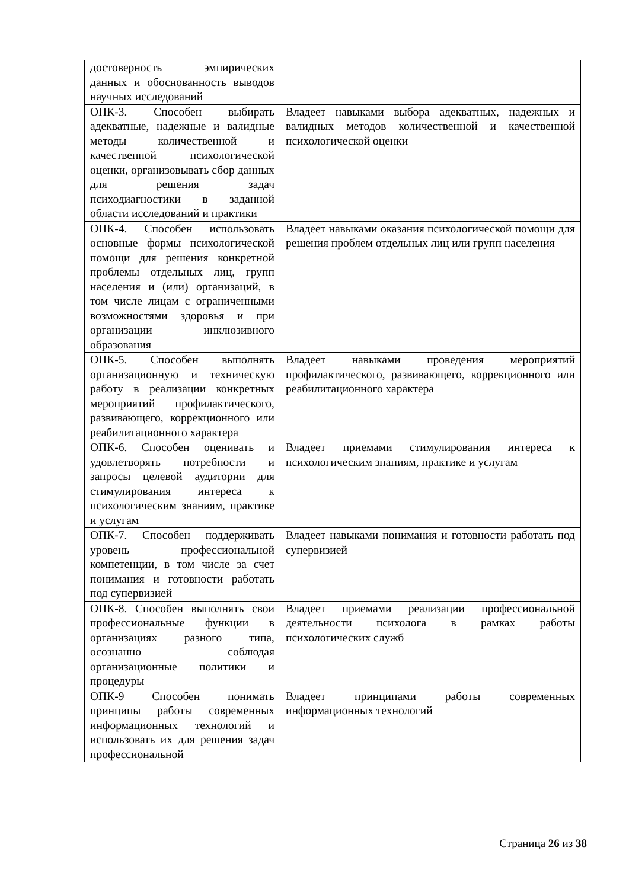| достоверность эмпирических данных и обоснованность выводов научных исследований | |
| ОПК-3. Способен выбирать адекватные, надежные и валидные методы количественной и качественной психологической оценки, организовывать сбор данных для решения задач психодиагностики в заданной области исследований и практики | Владеет навыками выбора адекватных, надежных и валидных методов количественной и качественной психологической оценки |
| ОПК-4. Способен использовать основные формы психологической помощи для решения конкретной проблемы отдельных лиц, групп населения и (или) организаций, в том числе лицам с ограниченными возможностями здоровья и при организации инклюзивного образования | Владеет навыками оказания психологической помощи для решения проблем отдельных лиц или групп населения |
| ОПК-5. Способен выполнять организационную и техническую работу в реализации конкретных мероприятий профилактического, развивающего, коррекционного или реабилитационного характера | Владеет навыками проведения мероприятий профилактического, развивающего, коррекционного или реабилитационного характера |
| ОПК-6. Способен оценивать и удовлетворять потребности и запросы целевой аудитории для стимулирования интереса к психологическим знаниям, практике и услугам | Владеет приемами стимулирования интереса к психологическим знаниям, практике и услугам |
| ОПК-7. Способен поддерживать уровень профессиональной компетенции, в том числе за счет понимания и готовности работать под супервизией | Владеет навыками понимания и готовности работать под супервизией |
| ОПК-8. Способен выполнять свои профессиональные функции в организациях разного типа, осознанно соблюдая организационные политики и процедуры | Владеет приемами реализации профессиональной деятельности психолога в рамках работы психологических служб |
| ОПК-9 Способен понимать принципы работы современных информационных технологий и использовать их для решения задач профессиональной | Владеет принципами работы современных информационных технологий |
Страница 26 из 38